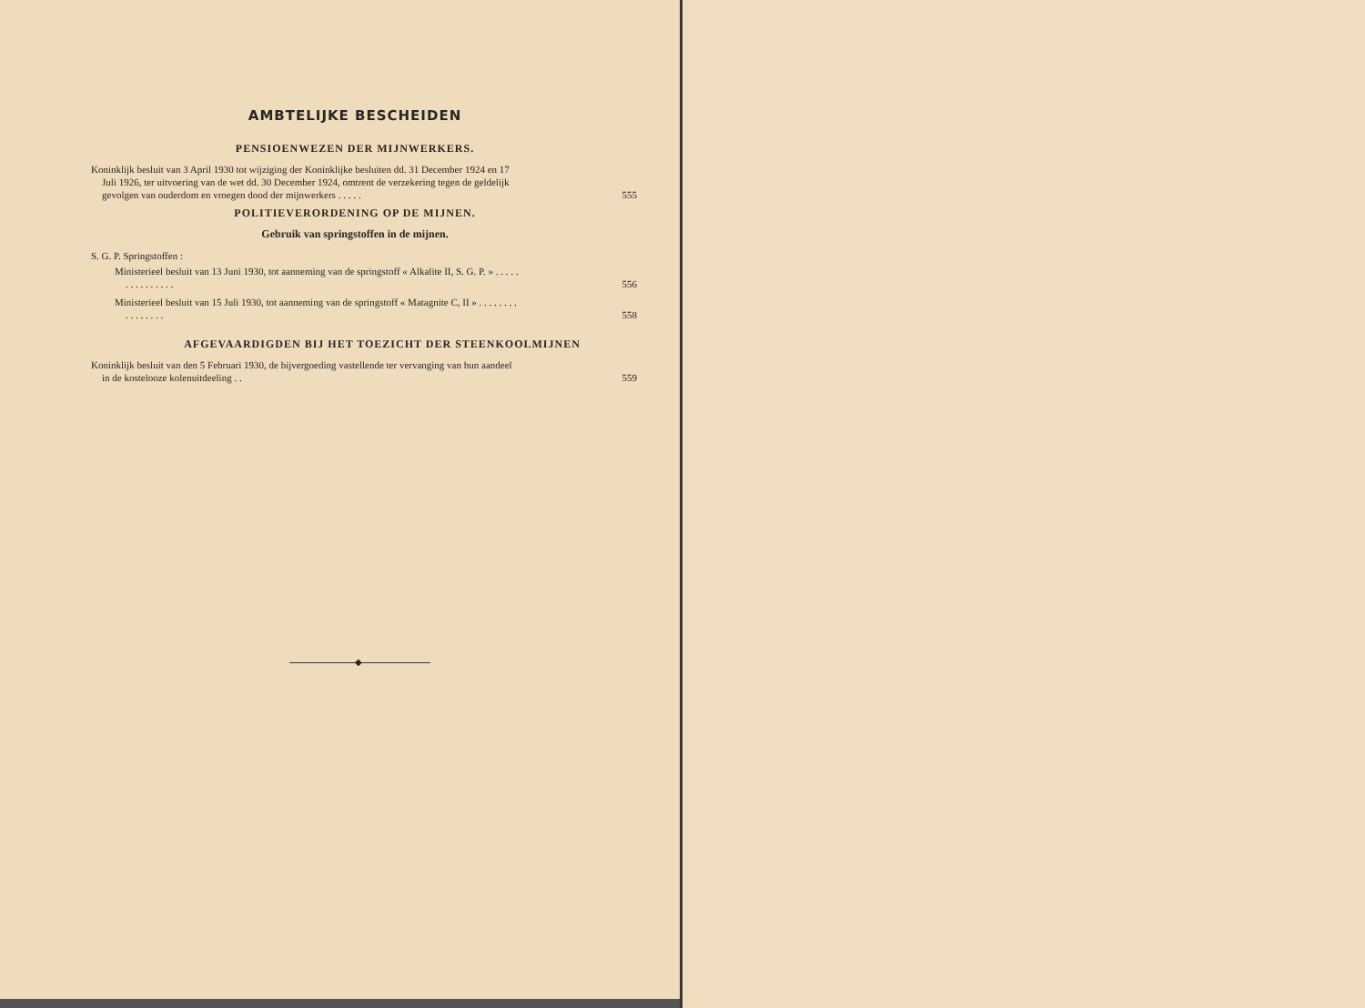AMBTELIJKE BESCHEIDEN
PENSIOENWEZEN DER MIJNWERKERS.
Koninklijk besluit van 3 April 1930 tot wijziging der Koninklijke besluiten dd. 31 December 1924 en 17 Juli 1926, ter uitvoering van de wet dd. 30 December 1924, omtrent de verzekering tegen de geldelijk gevolgen van ouderdom en vroegen dood der mijnwerkers . . . . .
555
POLITIEVERORDENING OP DE MIJNEN.
Gebruik van springstoffen in de mijnen.
S. G. P. Springstoffen :
Ministerieel besluit van 13 Juni 1930, tot aanneming van de springstoff « Alkalite II, S. G. P. » . . . . . . . . . . . . . . .
556
Ministerieel besluit van 15 Juli 1930, tot aanneming van de springstoff « Matagnite C, II » . . . . . . . . . . . . . . . .
558
AFGEVAARDIGDEN BIJ HET TOEZICHT DER STEENKOOLMIJNEN
Koninklijk besluit van den 5 Februari 1930, de bijvergoeding vastellende ter vervanging van hun aandeel in de kostelooze kolenuitdeeling . .
559
◆